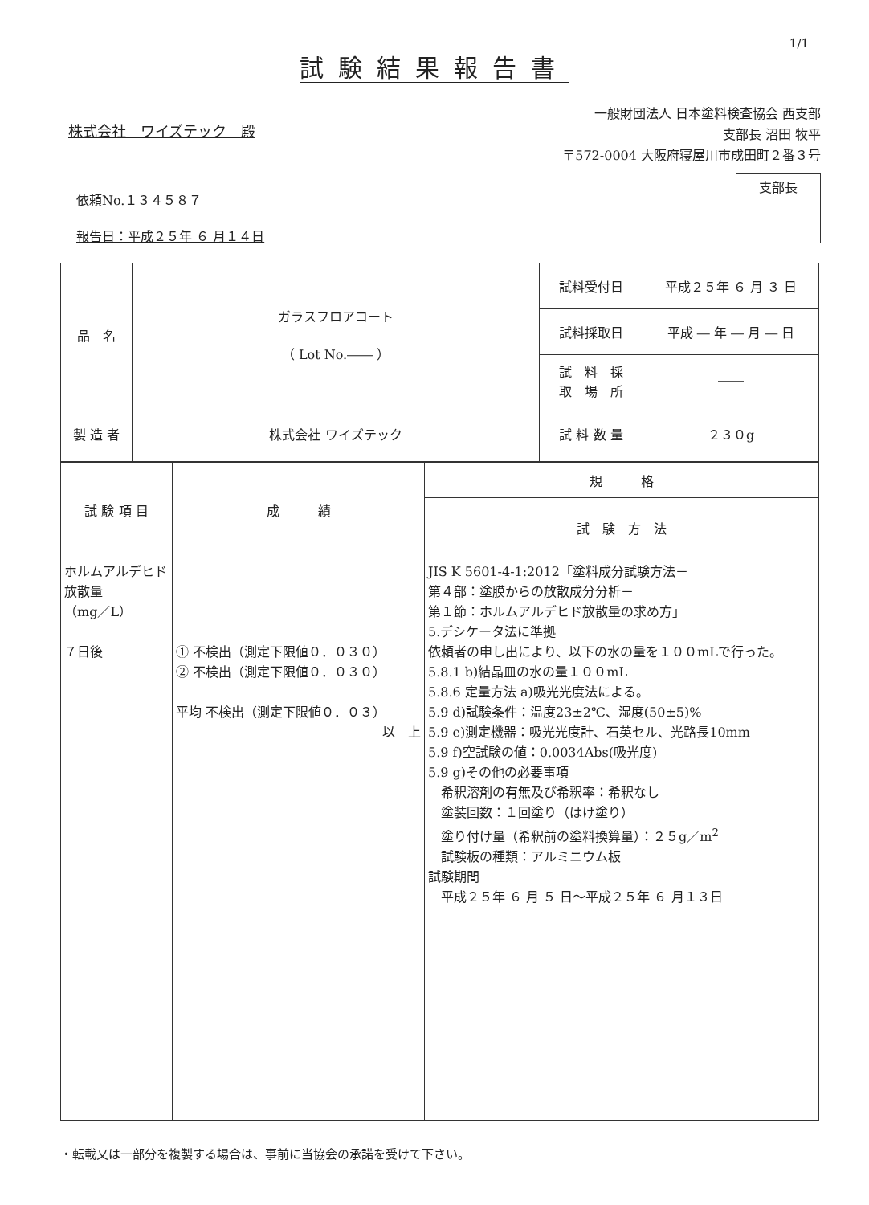1/1
試験結果報告書
株式会社　ワイズテック　殿
一般財団法人 日本塗料検査協会 西支部
支部長 沼田 牧平
〒572-0004 大阪府寝屋川市成田町２番３号
依頼No.１３４５８７
報告日：平成２５年 ６ 月１４日
支部長
| 品 名 | ガラスフロアコート （ Lot No.―― ） | 試料受付日 | 平成２５年 ６ 月 ３ 日 |
| | | 試料採取日 | 平成 ― 年 ― 月 ― 日 |
| | | 試 料 採 取 場 所 | ―― |
| 製 造 者 | 株式会社 ワイズテック | 試 料 数 量 | ２３０g |
| 試 験 項 目 | 成 績 | 規 格 |
| --- | --- | --- |
| | | 試 験 方 法 |
| ホルムアルデヒド放散量 （mg／L） ７日後 | ① 不検出（測定下限値０．０３０） ② 不検出（測定下限値０．０３０） 平均 不検出（測定下限値０．０３） 以 上 | JIS K 5601-4-1:2012「塗料成分試験方法－ 第４部：塗膜からの放散成分分析－ 第１節：ホルムアルデヒド放散量の求め方」 5.デシケータ法に準拠 依頼者の申し出により、以下の水の量を１００mLで行った。 5.8.1 b)結晶皿の水の量１００mL 5.8.6 定量方法 a)吸光光度法による。 5.9 d)試験条件：温度23±2℃、湿度(50±5)% 5.9 e)測定機器：吸光光度計、石英セル、光路長10mm 5.9 f)空試験の値：0.0034Abs(吸光度) 5.9 g)その他の必要事項 希釈溶剤の有無及び希釈率：希釈なし 塗装回数：１回塗り（はけ塗り） 塗り付け量（希釈前の塗料換算量）：２５g／m<sup>2</sup> 試験板の種類：アルミニウム板 試験期間 平成２５年 ６ 月 ５ 日～平成２５年 ６ 月１３日 |
・転載又は一部分を複製する場合は、事前に当協会の承諾を受けて下さい。